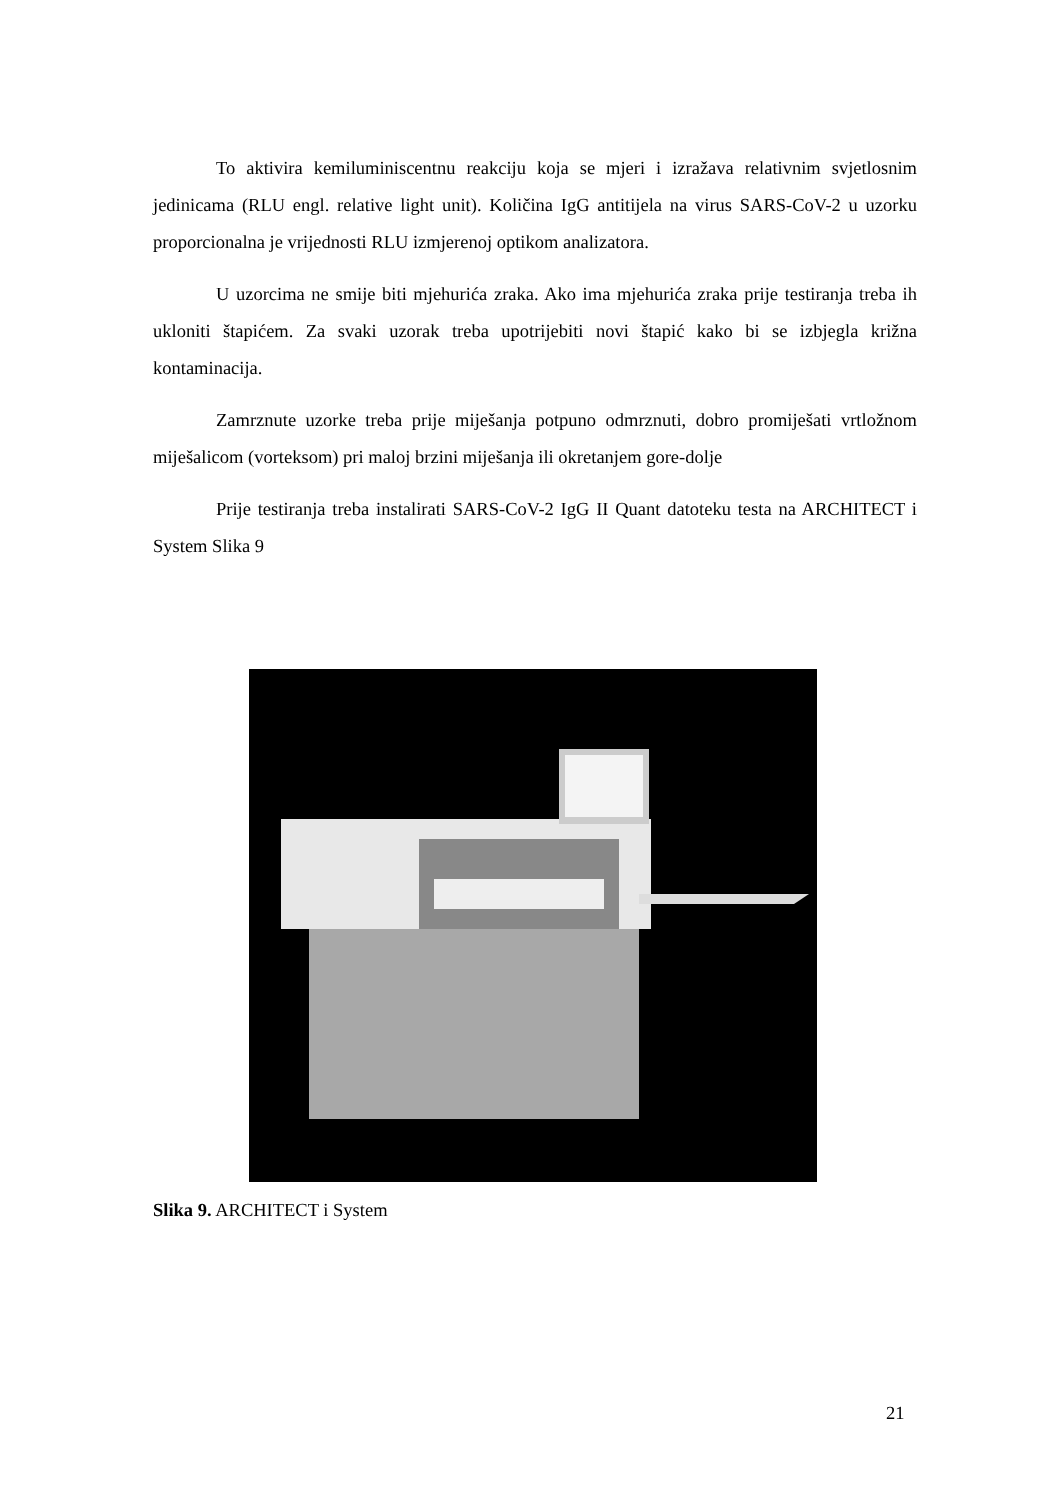To aktivira kemiluminiscentnu reakciju koja se mjeri i izražava relativnim svjetlosnim jedinicama (RLU engl. relative light unit). Količina IgG antitijela na virus SARS-CoV-2 u uzorku proporcionalna je vrijednosti RLU izmjerenoj optikom analizatora.
U uzorcima ne smije biti mjehurića zraka. Ako ima mjehurića zraka prije testiranja treba ih ukloniti štapićem. Za svaki uzorak treba upotrijebiti novi štapić kako bi se izbjegla križna kontaminacija.
Zamrznute uzorke treba prije miješanja potpuno odmrznuti, dobro promiješati vrtložnom miješalicom (vorteksom) pri maloj brzini miješanja ili okretanjem gore-dolje
Prije testiranja treba instalirati SARS-CoV-2 IgG II Quant datoteku testa na ARCHITECT i System Slika 9
Slika 9. ARCHITECT i System
21